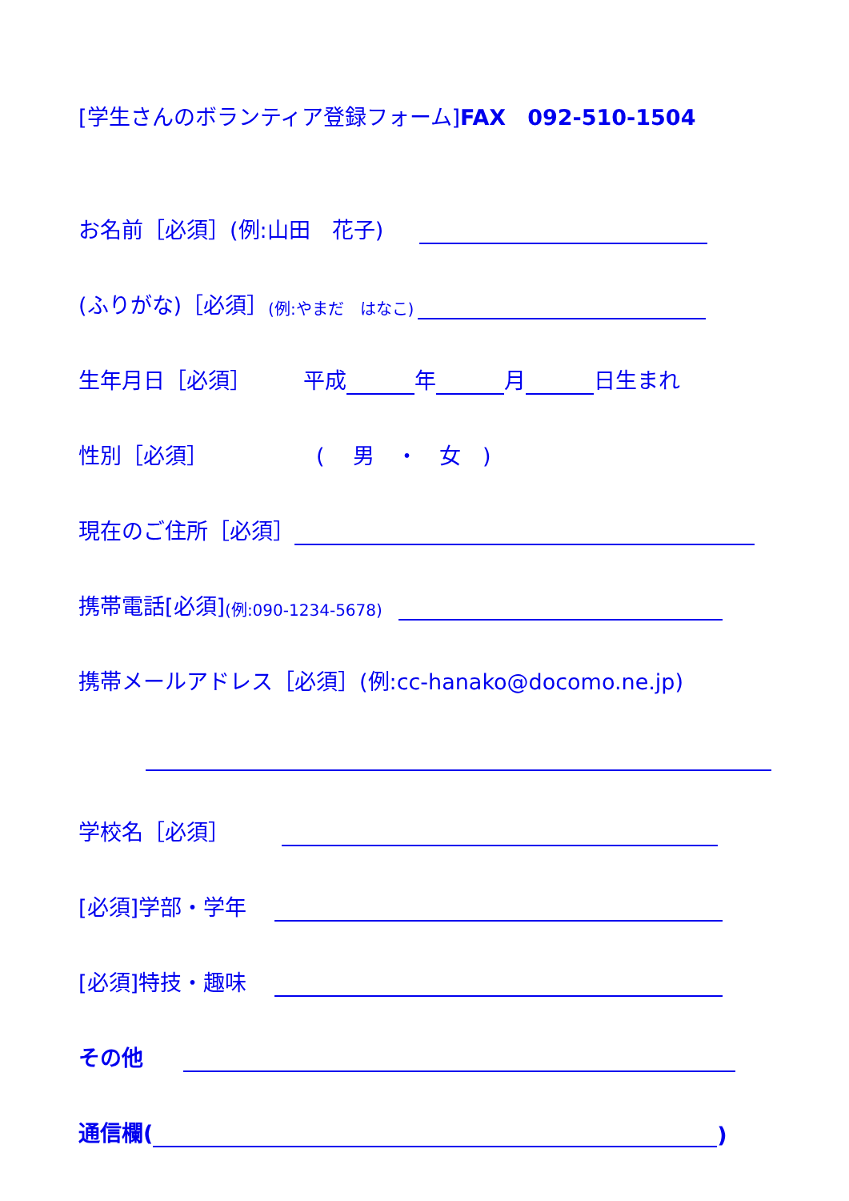[学生さんのボランティア登録フォーム]FAX　092-510-1504
お名前［必須］(例:山田　花子)
(ふりがな)［必須］ (例:やまだ　はなこ)
生年月日［必須］ 平成 年 月 日生まれ
性別［必須］ (　 男　・　女　)
現在のご住所［必須］
携帯電話[必須] (例:090-1234-5678)
携帯メールアドレス［必須］(例:cc-hanako@docomo.ne.jp)
学校名［必須］
[必須]学部・学年
[必須]特技・趣味
その他
通信欄( )